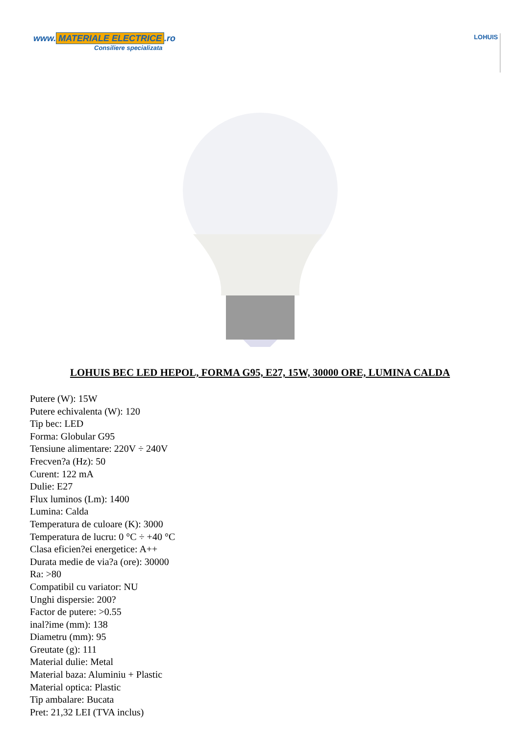www. MATERIALE ELECTRICE.ro
Consiliere specializata
LOHUIS
LOHUIS BEC LED HEPOL, FORMA G95, E27, 15W, 30000 ORE, LUMINA CALDA
Putere (W): 15W
Putere echivalenta (W): 120
Tip bec: LED
Forma: Globular G95
Tensiune alimentare: 220V ÷ 240V
Frecven?a (Hz): 50
Curent: 122 mA
Dulie: E27
Flux luminos (Lm): 1400
Lumina: Calda
Temperatura de culoare (K): 3000
Temperatura de lucru: 0 °C ÷ +40 °C
Clasa eficien?ei energetice: A++
Durata medie de via?a (ore): 30000
Ra: >80
Compatibil cu variator: NU
Unghi dispersie: 200?
Factor de putere: >0.55
inal?ime (mm): 138
Diametru (mm): 95
Greutate (g): 111
Material dulie: Metal
Material baza: Aluminiu + Plastic
Material optica: Plastic
Tip ambalare: Bucata
Pret: 21,32 LEI (TVA inclus)